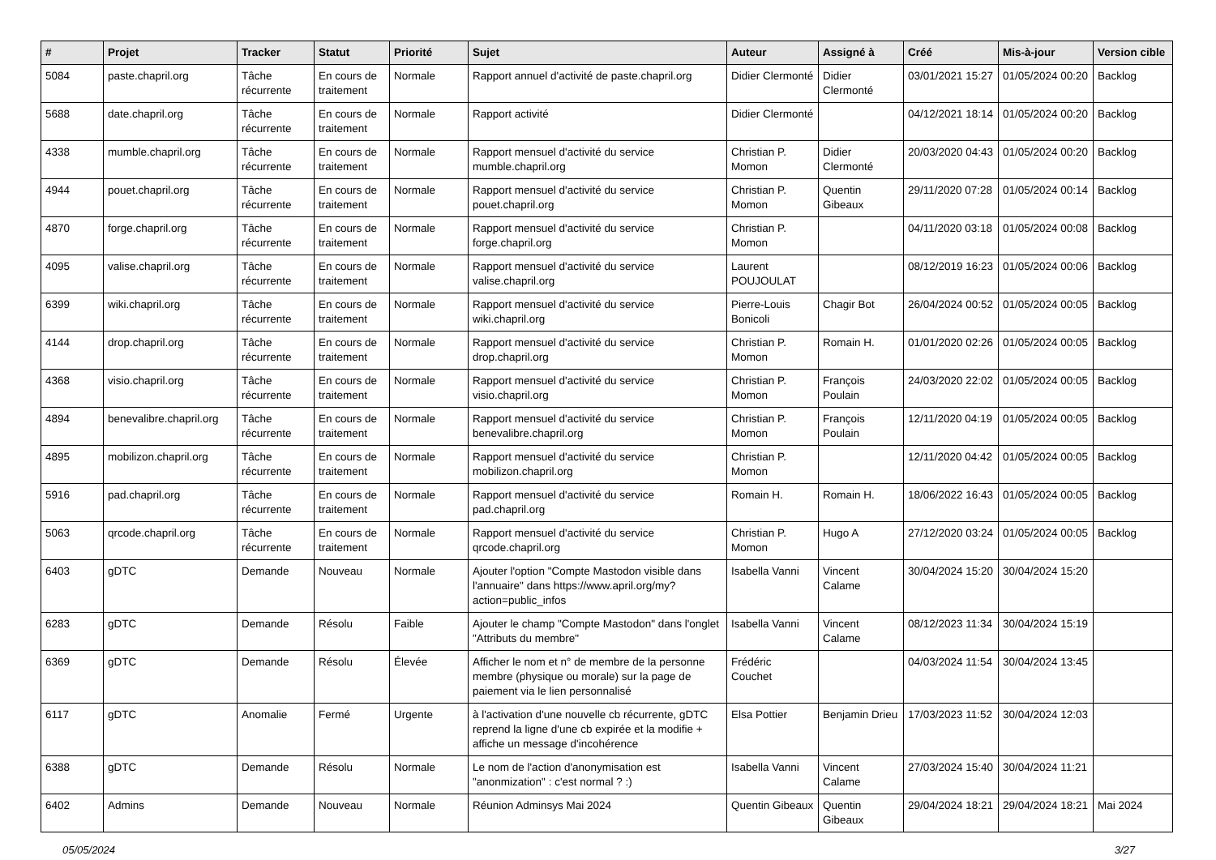| # | Projet | Tracker | Statut | Priorité | Sujet | Auteur | Assigné à | Créé | Mis-à-jour | Version cible |
| --- | --- | --- | --- | --- | --- | --- | --- | --- | --- | --- |
| 5084 | paste.chapril.org | Tâche récurrente | En cours de traitement | Normale | Rapport annuel d'activité de paste.chapril.org | Didier Clermonté | Didier Clermonté | 03/01/2021 15:27 | 01/05/2024 00:20 | Backlog |
| 5688 | date.chapril.org | Tâche récurrente | En cours de traitement | Normale | Rapport activité | Didier Clermonté | | 04/12/2021 18:14 | 01/05/2024 00:20 | Backlog |
| 4338 | mumble.chapril.org | Tâche récurrente | En cours de traitement | Normale | Rapport mensuel d'activité du service mumble.chapril.org | Christian P. Momon | Didier Clermonté | 20/03/2020 04:43 | 01/05/2024 00:20 | Backlog |
| 4944 | pouet.chapril.org | Tâche récurrente | En cours de traitement | Normale | Rapport mensuel d'activité du service pouet.chapril.org | Christian P. Momon | Quentin Gibeaux | 29/11/2020 07:28 | 01/05/2024 00:14 | Backlog |
| 4870 | forge.chapril.org | Tâche récurrente | En cours de traitement | Normale | Rapport mensuel d'activité du service forge.chapril.org | Christian P. Momon | | 04/11/2020 03:18 | 01/05/2024 00:08 | Backlog |
| 4095 | valise.chapril.org | Tâche récurrente | En cours de traitement | Normale | Rapport mensuel d'activité du service valise.chapril.org | Laurent POUJOULAT | | 08/12/2019 16:23 | 01/05/2024 00:06 | Backlog |
| 6399 | wiki.chapril.org | Tâche récurrente | En cours de traitement | Normale | Rapport mensuel d'activité du service wiki.chapril.org | Pierre-Louis Bonicoli | Chagir Bot | 26/04/2024 00:52 | 01/05/2024 00:05 | Backlog |
| 4144 | drop.chapril.org | Tâche récurrente | En cours de traitement | Normale | Rapport mensuel d'activité du service drop.chapril.org | Christian P. Momon | Romain H. | 01/01/2020 02:26 | 01/05/2024 00:05 | Backlog |
| 4368 | visio.chapril.org | Tâche récurrente | En cours de traitement | Normale | Rapport mensuel d'activité du service visio.chapril.org | Christian P. Momon | François Poulain | 24/03/2020 22:02 | 01/05/2024 00:05 | Backlog |
| 4894 | benevalibre.chapril.org | Tâche récurrente | En cours de traitement | Normale | Rapport mensuel d'activité du service benevalibre.chapril.org | Christian P. Momon | François Poulain | 12/11/2020 04:19 | 01/05/2024 00:05 | Backlog |
| 4895 | mobilizon.chapril.org | Tâche récurrente | En cours de traitement | Normale | Rapport mensuel d'activité du service mobilizon.chapril.org | Christian P. Momon | | 12/11/2020 04:42 | 01/05/2024 00:05 | Backlog |
| 5916 | pad.chapril.org | Tâche récurrente | En cours de traitement | Normale | Rapport mensuel d'activité du service pad.chapril.org | Romain H. | Romain H. | 18/06/2022 16:43 | 01/05/2024 00:05 | Backlog |
| 5063 | qrcode.chapril.org | Tâche récurrente | En cours de traitement | Normale | Rapport mensuel d'activité du service qrcode.chapril.org | Christian P. Momon | Hugo A | 27/12/2020 03:24 | 01/05/2024 00:05 | Backlog |
| 6403 | gDTC | Demande | Nouveau | Normale | Ajouter l'option "Compte Mastodon visible dans l'annuaire" dans https://www.april.org/my?action=public_infos | Isabella Vanni | Vincent Calame | 30/04/2024 15:20 | 30/04/2024 15:20 | |
| 6283 | gDTC | Demande | Résolu | Faible | Ajouter le champ "Compte Mastodon" dans l'onglet "Attributs du membre" | Isabella Vanni | Vincent Calame | 08/12/2023 11:34 | 30/04/2024 15:19 | |
| 6369 | gDTC | Demande | Résolu | Élevée | Afficher le nom et n° de membre de la personne membre (physique ou morale) sur la page de paiement via le lien personnalisé | Frédéric Couchet | | 04/03/2024 11:54 | 30/04/2024 13:45 | |
| 6117 | gDTC | Anomalie | Fermé | Urgente | à l'activation d'une nouvelle cb récurrente, gDTC reprend la ligne d'une cb expirée et la modifie + affiche un message d'incohérence | Elsa Pottier | Benjamin Drieu | 17/03/2023 11:52 | 30/04/2024 12:03 | |
| 6388 | gDTC | Demande | Résolu | Normale | Le nom de l'action d'anonymisation est "anonmization" : c'est normal ? :) | Isabella Vanni | Vincent Calame | 27/03/2024 15:40 | 30/04/2024 11:21 | |
| 6402 | Admins | Demande | Nouveau | Normale | Réunion Adminsys Mai 2024 | Quentin Gibeaux | Quentin Gibeaux | 29/04/2024 18:21 | 29/04/2024 18:21 | Mai 2024 |
05/05/2024 3/27